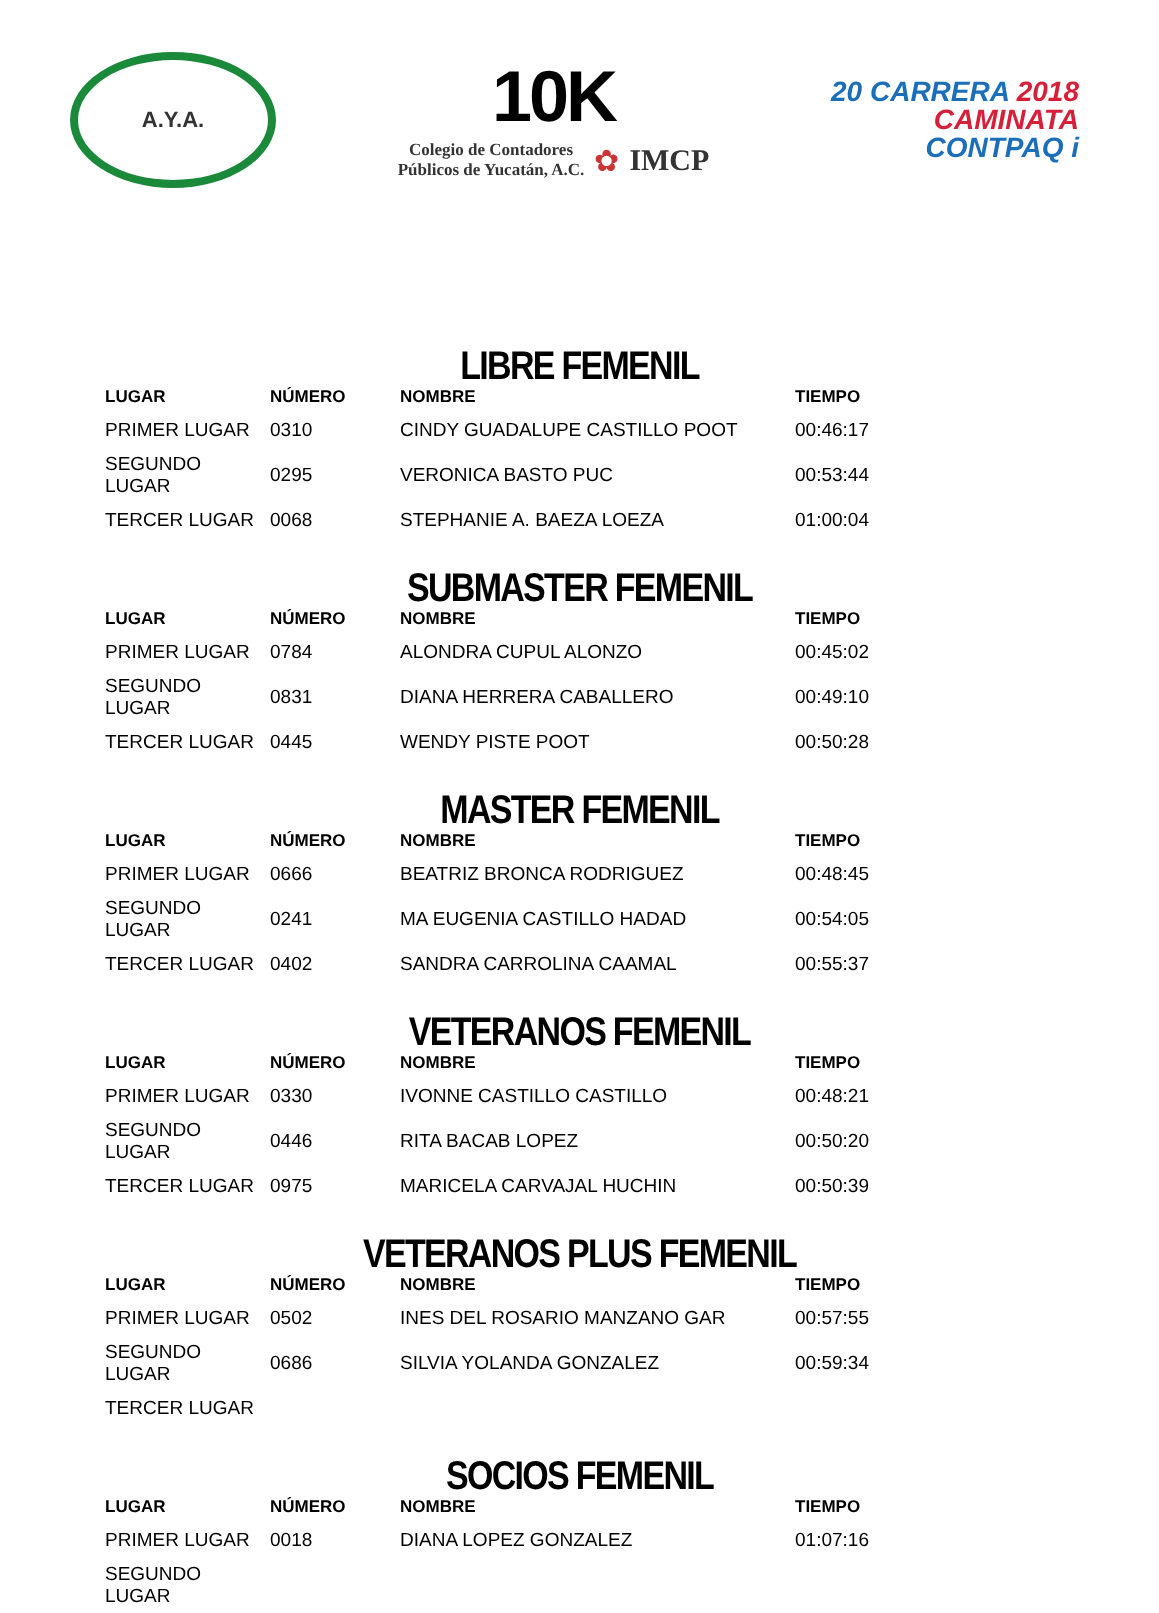A.Y.A.
10K
Colegio de Contadores
Públicos de Yucatán, A.C.
✿ IMCP
20 CARRERA 2018
CAMINATA
CONTPAQ i
LIBRE FEMENIL
| LUGAR | NÚMERO | NOMBRE | TIEMPO |
| --- | --- | --- | --- |
| PRIMER LUGAR | 0310 | CINDY GUADALUPE CASTILLO POOT | 00:46:17 |
| SEGUNDO LUGAR | 0295 | VERONICA BASTO PUC | 00:53:44 |
| TERCER LUGAR | 0068 | STEPHANIE A. BAEZA LOEZA | 01:00:04 |
SUBMASTER FEMENIL
| LUGAR | NÚMERO | NOMBRE | TIEMPO |
| --- | --- | --- | --- |
| PRIMER LUGAR | 0784 | ALONDRA CUPUL ALONZO | 00:45:02 |
| SEGUNDO LUGAR | 0831 | DIANA HERRERA CABALLERO | 00:49:10 |
| TERCER LUGAR | 0445 | WENDY PISTE POOT | 00:50:28 |
MASTER FEMENIL
| LUGAR | NÚMERO | NOMBRE | TIEMPO |
| --- | --- | --- | --- |
| PRIMER LUGAR | 0666 | BEATRIZ BRONCA RODRIGUEZ | 00:48:45 |
| SEGUNDO LUGAR | 0241 | MA EUGENIA CASTILLO HADAD | 00:54:05 |
| TERCER LUGAR | 0402 | SANDRA CARROLINA CAAMAL | 00:55:37 |
VETERANOS FEMENIL
| LUGAR | NÚMERO | NOMBRE | TIEMPO |
| --- | --- | --- | --- |
| PRIMER LUGAR | 0330 | IVONNE CASTILLO CASTILLO | 00:48:21 |
| SEGUNDO LUGAR | 0446 | RITA BACAB LOPEZ | 00:50:20 |
| TERCER LUGAR | 0975 | MARICELA CARVAJAL HUCHIN | 00:50:39 |
VETERANOS PLUS FEMENIL
| LUGAR | NÚMERO | NOMBRE | TIEMPO |
| --- | --- | --- | --- |
| PRIMER LUGAR | 0502 | INES DEL ROSARIO MANZANO GAR | 00:57:55 |
| SEGUNDO LUGAR | 0686 | SILVIA YOLANDA GONZALEZ | 00:59:34 |
| TERCER LUGAR | | | |
SOCIOS FEMENIL
| LUGAR | NÚMERO | NOMBRE | TIEMPO |
| --- | --- | --- | --- |
| PRIMER LUGAR | 0018 | DIANA LOPEZ GONZALEZ | 01:07:16 |
| SEGUNDO LUGAR | | | |